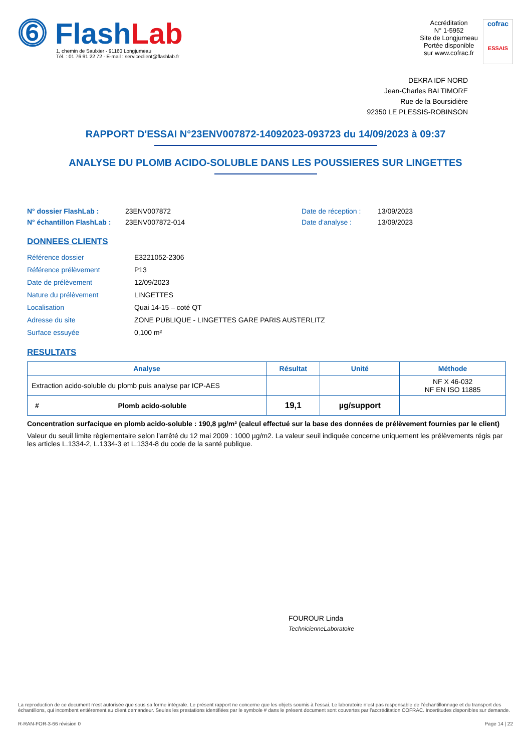⓺ FlashLab
1, chemin de Saulxier - 91160 Longjumeau
Tél. : 01 76 91 22 72 - E-mail : serviceclient@flashlab.fr
Accréditation
N° 1-5952
Site de Longjumeau
Portée disponible
sur www.cofrac.fr
cofrac
ESSAIS
DEKRA IDF NORD
Jean-Charles BALTIMORE
Rue de la Boursidière
92350 LE PLESSIS-ROBINSON
RAPPORT D'ESSAI N°23ENV007872-14092023-093723 du 14/09/2023 à 09:37
ANALYSE DU PLOMB ACIDO-SOLUBLE DANS LES POUSSIERES SUR LINGETTES
N° dossier FlashLab :
N° échantillon FlashLab :
23ENV007872
23ENV007872-014
Date de réception :
Date d'analyse :
13/09/2023
13/09/2023
DONNEES CLIENTS
| Référence dossier | E3221052-2306 |
| Référence prélèvement | P13 |
| Date de prélèvement | 12/09/2023 |
| Nature du prélèvement | LINGETTES |
| Localisation | Quai 14-15 – coté QT |
| Adresse du site | ZONE PUBLIQUE - LINGETTES GARE PARIS AUSTERLITZ |
| Surface essuyée | 0,100 m² |
RESULTATS
| Analyse | Résultat | Unité | Méthode |
| --- | --- | --- | --- |
| Extraction acido-soluble du plomb puis analyse par ICP-AES | | | NF X 46-032 NF EN ISO 11885 |
| # Plomb acido-soluble | 19,1 | µg/support | |
Concentration surfacique en plomb acido-soluble : 190,8 µg/m² (calcul effectué sur la base des données de prélèvement fournies par le client)
Valeur du seuil limite règlementaire selon l’arrêté du 12 mai 2009 : 1000 µg/m2. La valeur seuil indiquée concerne uniquement les prélèvements régis par les articles L.1334-2, L.1334-3 et L.1334-8 du code de la santé publique.
FOUROUR Linda
TechnicienneLaboratoire
La reproduction de ce document n’est autorisée que sous sa forme intégrale. Le présent rapport ne concerne que les objets soumis à l’essai. Le laboratoire n’est pas responsable de l’échantillonnage et du transport des échantillons, qui incombent entièrement au client demandeur. Seules les prestations identifiées par le symbole # dans le présent document sont couvertes par l’accréditation COFRAC. Incertitudes disponibles sur demande.
R-RAN-FOR-3-66 révision 0 Page 14 | 22